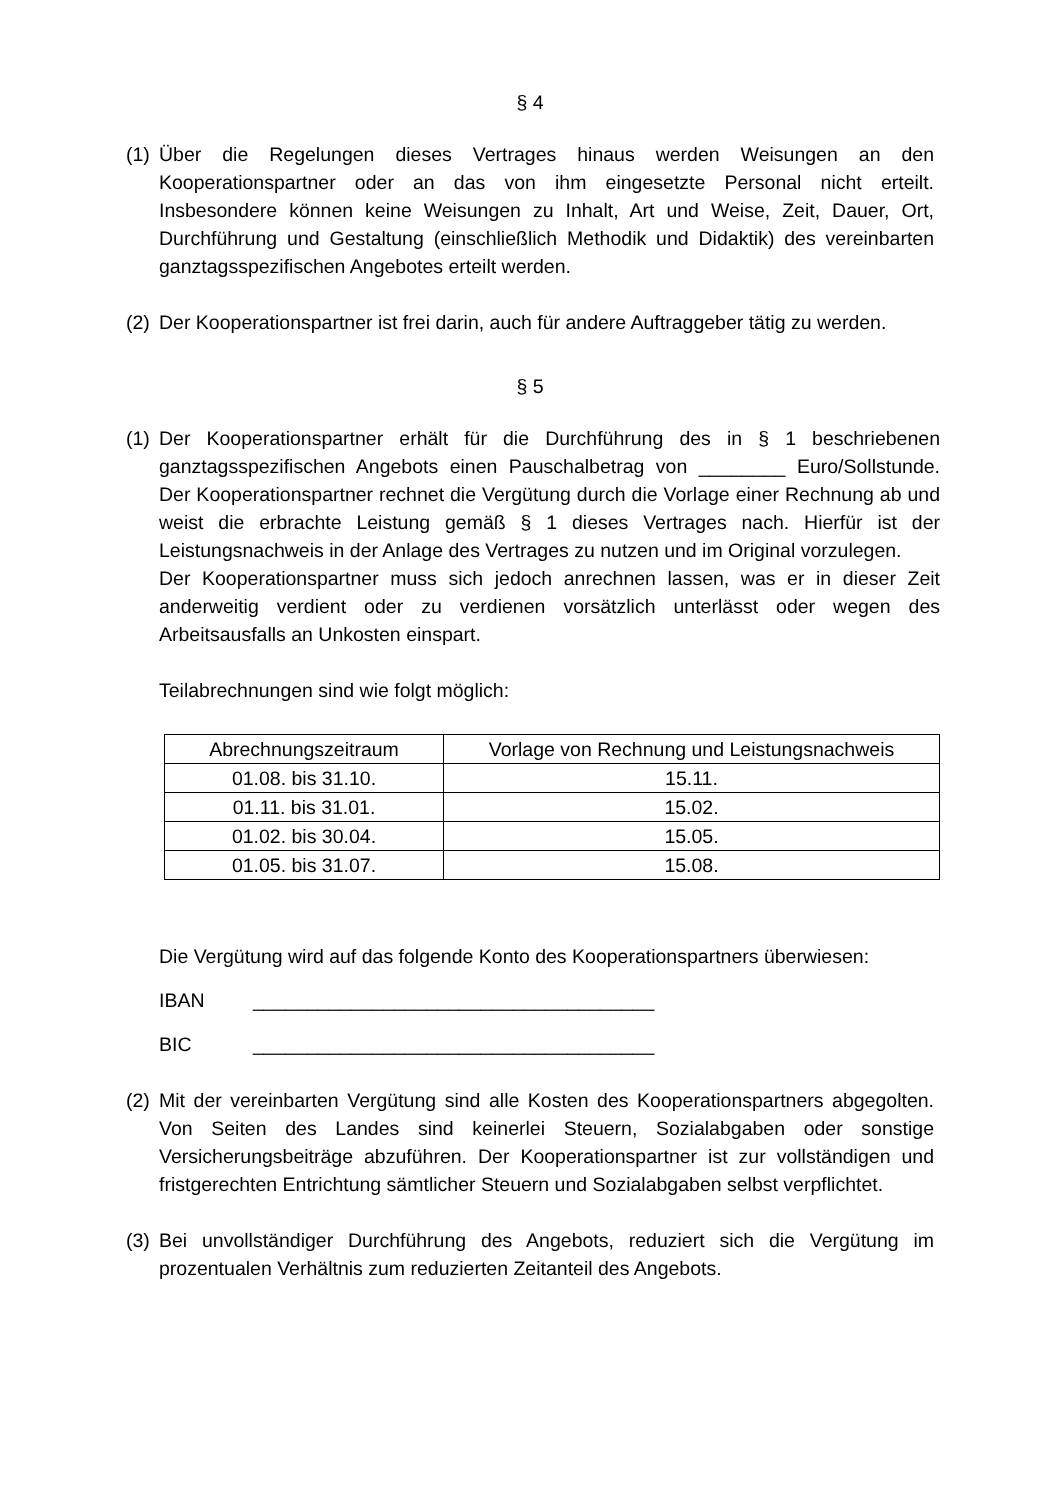§ 4
(1)
Über die Regelungen dieses Vertrages hinaus werden Weisungen an den Kooperationspartner oder an das von ihm eingesetzte Personal nicht erteilt. Insbesondere können keine Weisungen zu Inhalt, Art und Weise, Zeit, Dauer, Ort, Durchführung und Gestaltung (einschließlich Methodik und Didaktik) des vereinbarten ganztagsspezifischen Angebotes erteilt werden.
(2)
Der Kooperationspartner ist frei darin, auch für andere Auftraggeber tätig zu werden.
§ 5
(1)
Der Kooperationspartner erhält für die Durchführung des in § 1 beschriebenen ganztagsspezifischen Angebots einen Pauschalbetrag von ________ Euro/Sollstunde. Der Kooperationspartner rechnet die Vergütung durch die Vorlage einer Rechnung ab und weist die erbrachte Leistung gemäß § 1 dieses Vertrages nach. Hierfür ist der Leistungsnachweis in der Anlage des Vertrages zu nutzen und im Original vorzulegen.
Der Kooperationspartner muss sich jedoch anrechnen lassen, was er in dieser Zeit anderweitig verdient oder zu verdienen vorsätzlich unterlässt oder wegen des Arbeitsausfalls an Unkosten einspart.
Teilabrechnungen sind wie folgt möglich:
| Abrechnungszeitraum | Vorlage von Rechnung und Leistungsnachweis |
| --- | --- |
| 01.08. bis 31.10. | 15.11. |
| 01.11. bis 31.01. | 15.02. |
| 01.02. bis 30.04. | 15.05. |
| 01.05. bis 31.07. | 15.08. |
Die Vergütung wird auf das folgende Konto des Kooperationspartners überwiesen:
IBAN _____________________________________
BIC _____________________________________
(2)
Mit der vereinbarten Vergütung sind alle Kosten des Kooperationspartners abgegolten. Von Seiten des Landes sind keinerlei Steuern, Sozialabgaben oder sonstige Versicherungsbeiträge abzuführen. Der Kooperationspartner ist zur vollständigen und fristgerechten Entrichtung sämtlicher Steuern und Sozialabgaben selbst verpflichtet.
(3)
Bei unvollständiger Durchführung des Angebots, reduziert sich die Vergütung im prozentualen Verhältnis zum reduzierten Zeitanteil des Angebots.